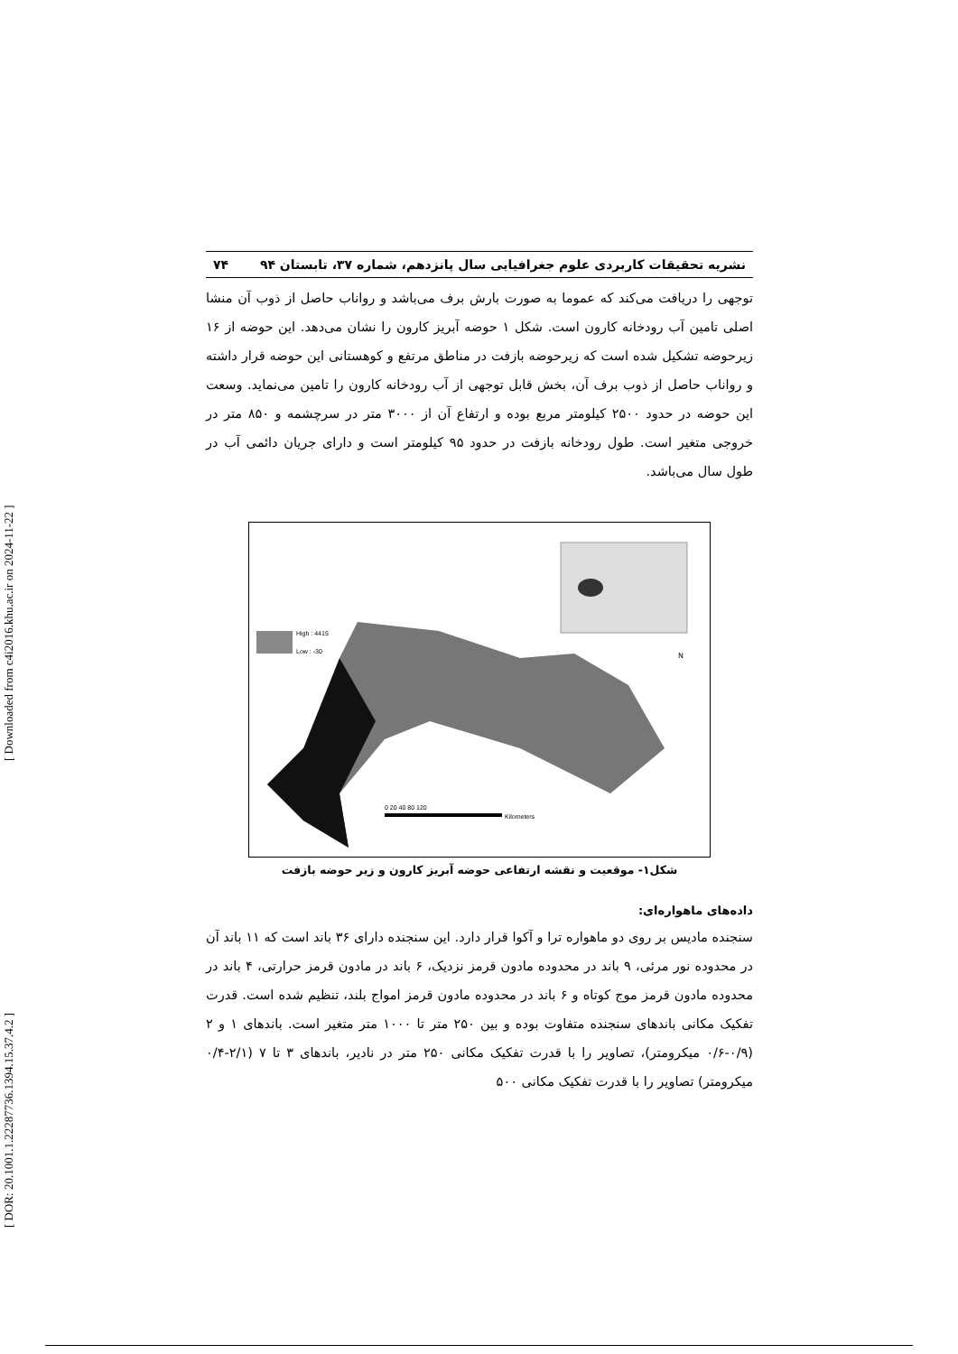[ DOR: 20.1001.1.22287736.1394.15.37.4.2 ] [ Downloaded from c4i2016.khu.ac.ir on 2024-11-22 ]
نشریه تحقیقات کاربردی علوم جغرافیایی سال پانزدهم، شماره ۳۷، تابستان ۹۴ ۷۴
توجهی را دریافت می‌کند که عموما به صورت بارش برف می‌باشد و رواناب حاصل از ذوب آن منشا اصلی تامین آب رودخانه کارون است. شکل ۱ حوضه آبریز کارون را نشان می‌دهد. این حوضه از ۱۶ زیرحوضه تشکیل شده است که زیرحوضه بازفت در مناطق مرتفع و کوهستانی این حوضه قرار داشته و رواناب حاصل از ذوب برف آن، بخش قابل توجهی از آب رودخانه کارون را تامین می‌نماید. وسعت این حوضه در حدود ۲۵۰۰ کیلومتر مربع بوده و ارتفاع آن از ۳۰۰۰ متر در سرچشمه و ۸۵۰ متر در خروجی متغیر است. طول رودخانه بازفت در حدود ۹۵ کیلومتر است و دارای جریان دائمی آب در طول سال می‌باشد.
High : 4415
Low : -30
N
0 20 40 80 120
Kilometers
شکل۱- موقعیت و نقشه ارتفاعی حوضه آبریز کارون و زیر حوضه بازفت
داده‌های ماهواره‌ای:
سنجنده مادیس بر روی دو ماهواره ترا و آکوا قرار دارد. این سنجنده دارای ۳۶ باند است که ۱۱ باند آن در محدوده نور مرئی، ۹ باند در محدوده مادون قرمز نزدیک، ۶ باند در مادون قرمز حرارتی، ۴ باند در محدوده مادون قرمز موج کوتاه و ۶ باند در محدوده مادون قرمز امواج بلند، تنظیم شده است. قدرت تفکیک مکانی باندهای سنجنده متفاوت بوده و بین ۲۵۰ متر تا ۱۰۰۰ متر متغیر است. باندهای ۱ و ۲ (۰/۹-۰/۶ میکرومتر)، تصاویر را با قدرت تفکیک مکانی ۲۵۰ متر در نادیر، باندهای ۳ تا ۷ (۲/۱-۰/۴ میکرومتر) تصاویر را با قدرت تفکیک مکانی ۵۰۰